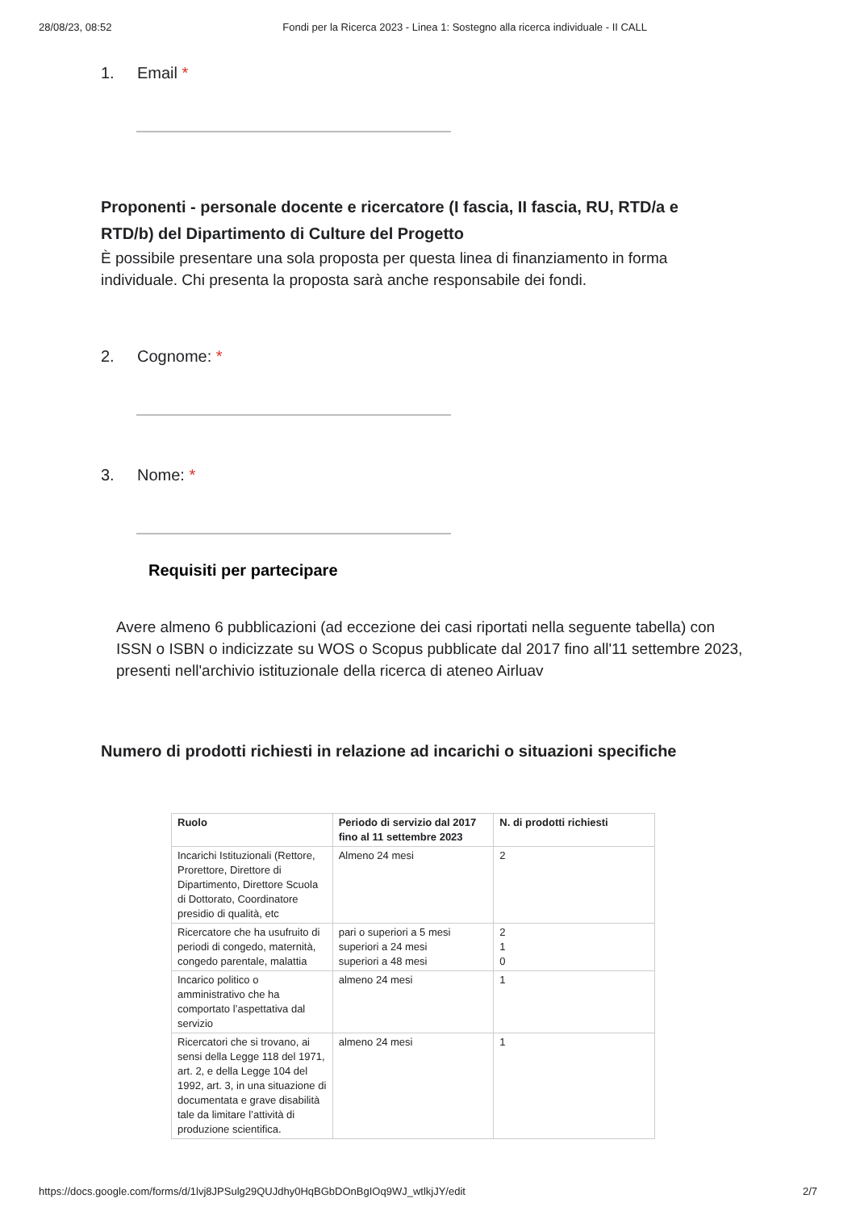28/08/23, 08:52 Fondi per la Ricerca 2023 - Linea 1: Sostegno alla ricerca individuale - II CALL
1. Email *
Proponenti - personale docente e ricercatore (I fascia, II fascia, RU, RTD/a e RTD/b) del Dipartimento di Culture del Progetto
È possibile presentare una sola proposta per questa linea di finanziamento in forma individuale. Chi presenta la proposta sarà anche responsabile dei fondi.
2. Cognome: *
3. Nome: *
Requisiti per partecipare
Avere almeno 6 pubblicazioni (ad eccezione dei casi riportati nella seguente tabella) con ISSN o ISBN o indicizzate su WOS o Scopus pubblicate dal 2017 fino all'11 settembre 2023, presenti nell'archivio istituzionale della ricerca di ateneo Airluav
Numero di prodotti richiesti in relazione ad incarichi o situazioni specifiche
| Ruolo | Periodo di servizio dal 2017 fino al 11 settembre 2023 | N. di prodotti richiesti |
| --- | --- | --- |
| Incarichi Istituzionali (Rettore, Prorettore, Direttore di Dipartimento, Direttore Scuola di Dottorato, Coordinatore presidio di qualità, etc | Almeno 24 mesi | 2 |
| Ricercatore che ha usufruito di periodi di congedo, maternità, congedo parentale, malattia | pari o superiori a 5 mesi superiori a 24 mesi superiori a 48 mesi | 2 1 0 |
| Incarico politico o amministrativo che ha comportato l’aspettativa dal servizio | almeno 24 mesi | 1 |
| Ricercatori che si trovano, ai sensi della Legge 118 del 1971, art. 2, e della Legge 104 del 1992, art. 3, in una situazione di documentata e grave disabilità tale da limitare l’attività di produzione scientifica. | almeno 24 mesi | 1 |
https://docs.google.com/forms/d/1lvj8JPSulg29QUJdhy0HqBGbDOnBgIOq9WJ_wtlkjJY/edit 2/7